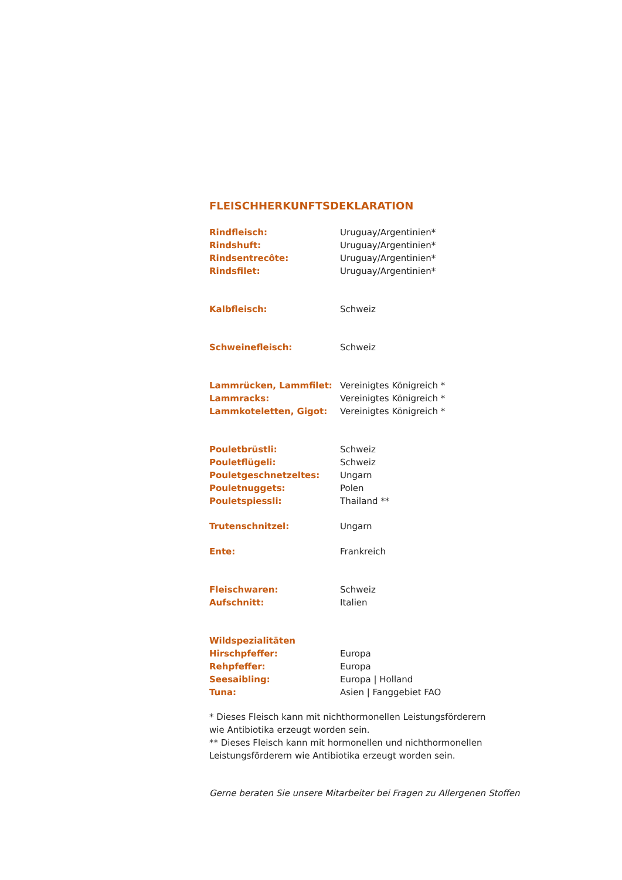FLEISCHHERKUNFTSDEKLARATION
| Rindfleisch: | Uruguay/Argentinien* |
| Rindshuft: | Uruguay/Argentinien* |
| Rindsentrecôte: | Uruguay/Argentinien* |
| Rindsfilet: | Uruguay/Argentinien* |
| Kalbfleisch: | Schweiz |
| Schweinefleisch: | Schweiz |
| Lammrücken, Lammfilet: | Vereinigtes Königreich * |
| Lammracks: | Vereinigtes Königreich * |
| Lammkoteletten, Gigot: | Vereinigtes Königreich * |
| Pouletbrüstli: | Schweiz |
| Pouletflügeli: | Schweiz |
| Pouletgeschnetzeltes: | Ungarn |
| Pouletnuggets: | Polen |
| Pouletspiessli: | Thailand ** |
| Trutenschnitzel: | Ungarn |
| Ente: | Frankreich |
| Fleischwaren: | Schweiz |
| Aufschnitt: | Italien |
| Wildspezialitäten | |
| Hirschpfeffer: | Europa |
| Rehpfeffer: | Europa |
| Seesaibling: | Europa / Holland |
| Tuna: | Asien / Fanggebiet FAO |
* Dieses Fleisch kann mit nichthormonellen Leistungsförderern
wie Antibiotika erzeugt worden sein.
** Dieses Fleisch kann mit hormonellen und nichthormonellen
Leistungsförderern wie Antibiotika erzeugt worden sein.
Gerne beraten Sie unsere Mitarbeiter bei Fragen zu Allergenen Stoffen